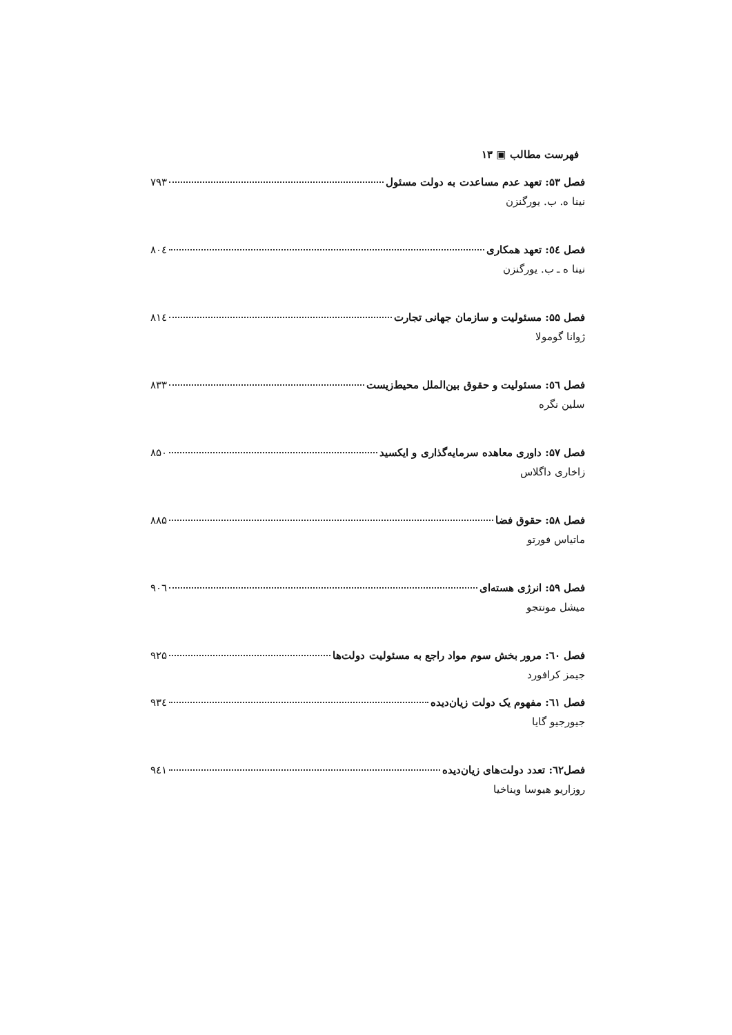فهرست مطالب ▣ ۱۳
فصل ۵۳: تعهد عدم مساعدت به دولت مسئول ۷۹۳
نینا ه. ب. یورگنزن
فصل ٥٤: تعهد همکاری ۸۰٤
نینا ه ـ ب. یورگنزن
فصل ۵۵: مسئولیت و سازمان جهانی تجارت ۸۱٤
ژوانا گومولا
فصل ٥٦: مسئولیت و حقوق بین‌الملل محیط‌زیست ۸۳۳
سلین نگره
فصل ۵۷: داوری معاهده سرمایه‌گذاری و ایکسید ۸۵۰
زاخاری داگلاس
فصل ۵۸: حقوق فضا ۸۸۵
ماتیاس فورتو
فصل ۵۹: انرژی هسته‌ای ۹۰٦
میشل مونتجو
فصل ٦۰: مرور بخش سوم مواد راجع به مسئولیت دولت‌ها ۹۲۵
جیمز کرافورد
فصل ٦۱: مفهوم یک دولت زیان‌دیده ۹۳٤
جیورجیو گایا
فصل٦۲: تعدد دولت‌های زیان‌دیده ۹٤۱
روزاریو هیوسا ویناخیا